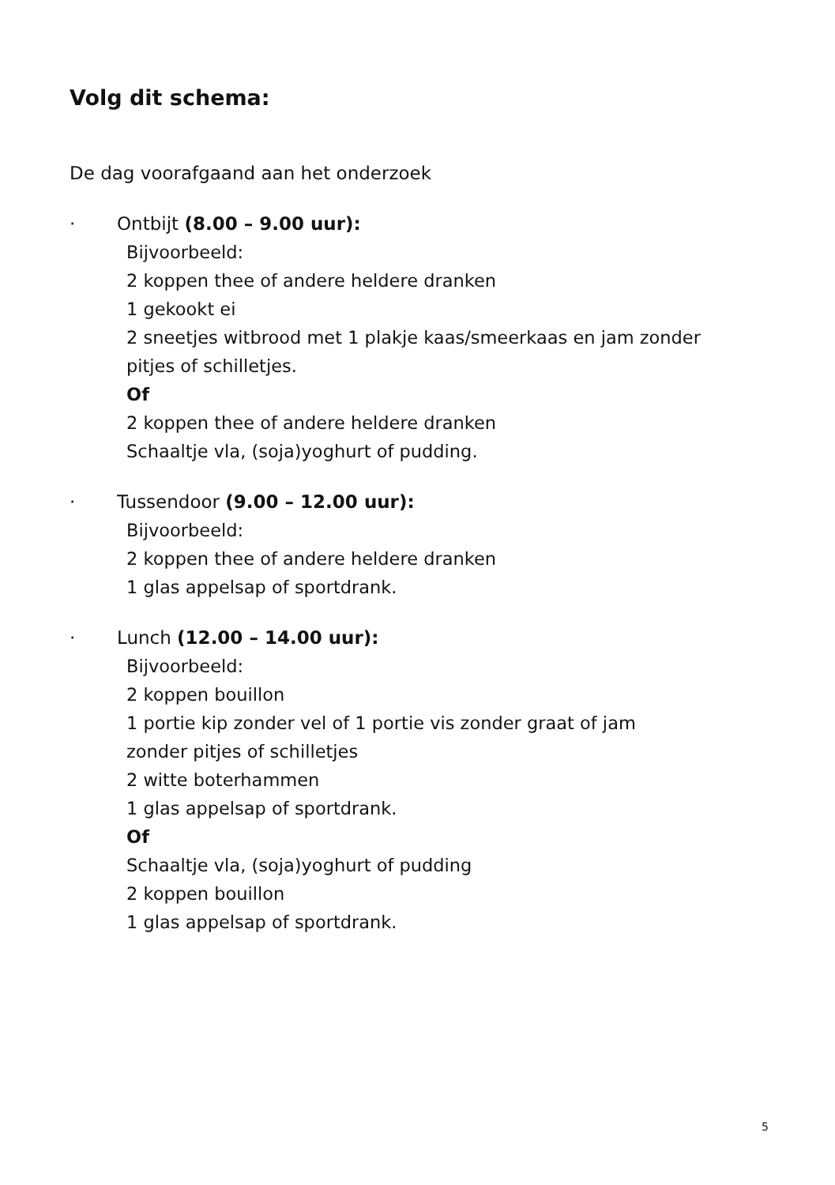Volg dit schema:
De dag voorafgaand aan het onderzoek
· Ontbijt (8.00 – 9.00 uur):
Bijvoorbeeld:
2 koppen thee of andere heldere dranken
1 gekookt ei
2 sneetjes witbrood met 1 plakje kaas/smeerkaas en jam zonder
pitjes of schilletjes.
Of
2 koppen thee of andere heldere dranken
Schaaltje vla, (soja)yoghurt of pudding.
· Tussendoor (9.00 – 12.00 uur):
Bijvoorbeeld:
2 koppen thee of andere heldere dranken
1 glas appelsap of sportdrank.
· Lunch (12.00 – 14.00 uur):
Bijvoorbeeld:
2 koppen bouillon
1 portie kip zonder vel of 1 portie vis zonder graat of jam
zonder pitjes of schilletjes
2 witte boterhammen
1 glas appelsap of sportdrank.
Of
Schaaltje vla, (soja)yoghurt of pudding
2 koppen bouillon
1 glas appelsap of sportdrank.
5